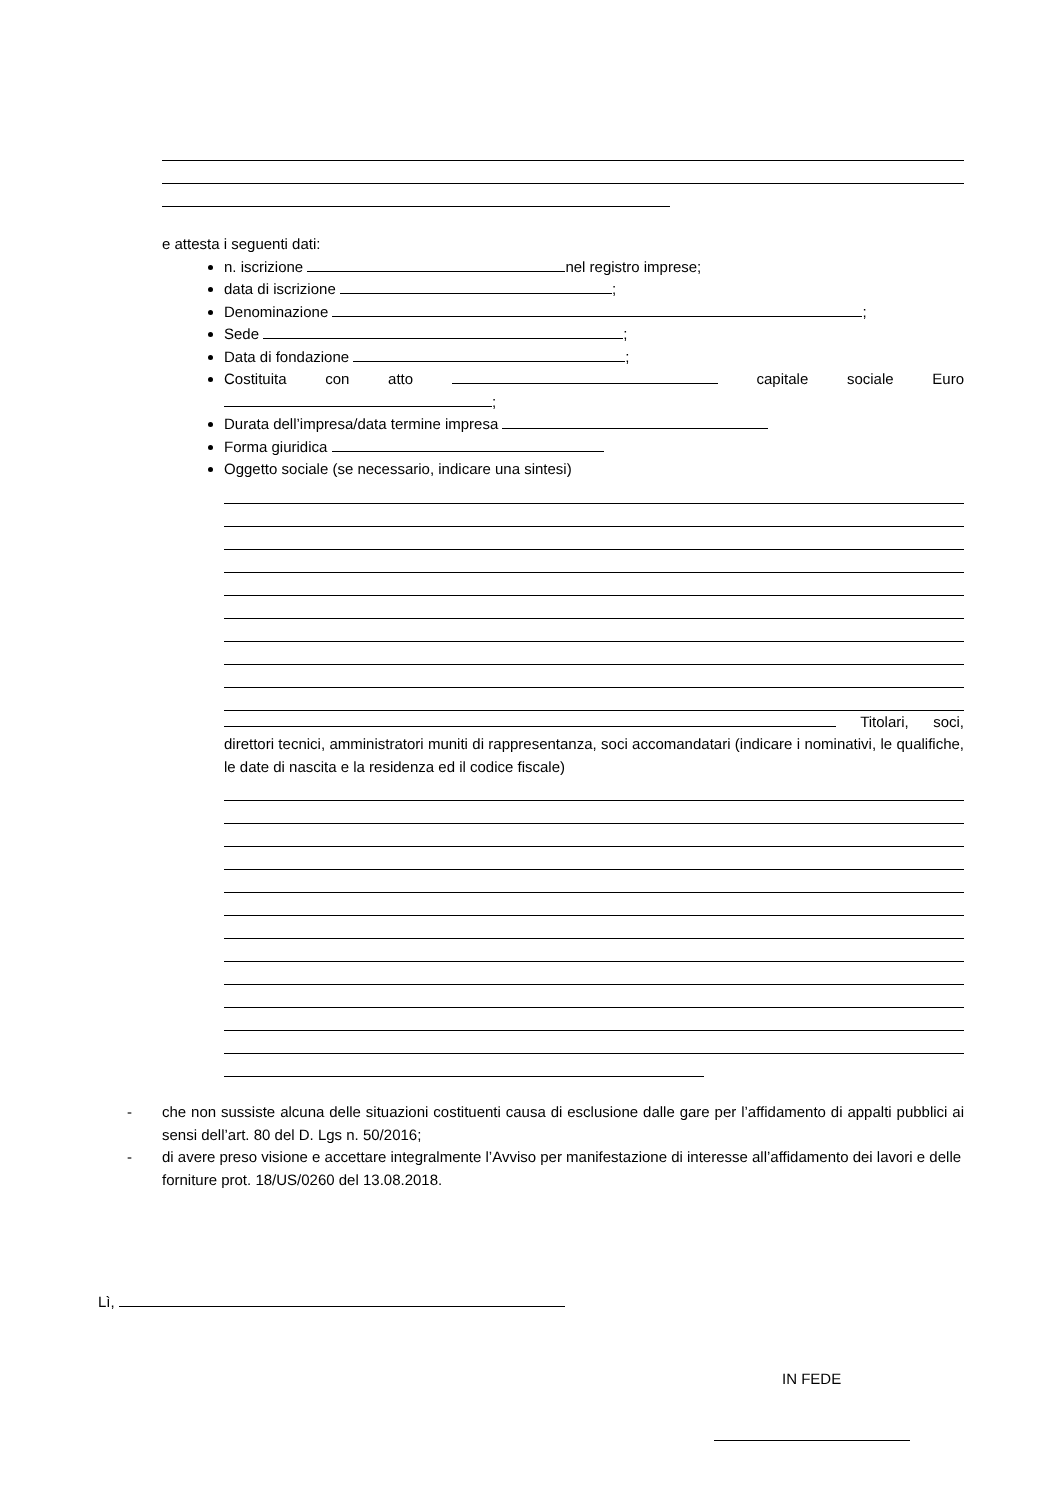e attesta i seguenti dati:
n. iscrizione nel registro imprese;
data di iscrizione ;
Denominazione ;
Sede ;
Data di fondazione ;
Costituita con atto capitale sociale Euro ;
Durata dell’impresa/data termine impresa
Forma giuridica
Oggetto sociale (se necessario, indicare una sintesi)
Titolari, soci, direttori tecnici, amministratori muniti di rappresentanza, soci accomandatari (indicare i nominativi, le qualifiche, le date di nascita e la residenza ed il codice fiscale)
- che non sussiste alcuna delle situazioni costituenti causa di esclusione dalle gare per l’affidamento di appalti pubblici ai sensi dell’art. 80 del D. Lgs n. 50/2016;
- di avere preso visione e accettare integralmente l’Avviso per manifestazione di interesse all’affidamento dei lavori e delle forniture prot. 18/US/0260 del 13.08.2018.
Lì,
IN FEDE